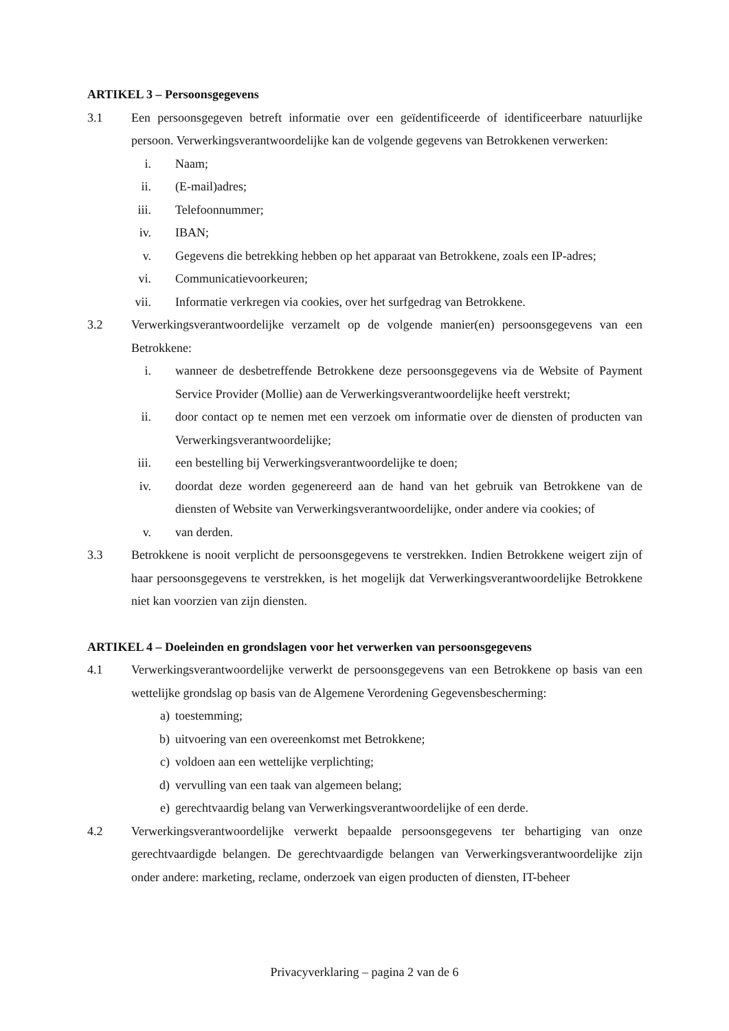ARTIKEL 3 – Persoonsgegevens
3.1 Een persoonsgegeven betreft informatie over een geïdentificeerde of identificeerbare natuurlijke persoon. Verwerkingsverantwoordelijke kan de volgende gegevens van Betrokkenen verwerken:
i. Naam;
ii. (E-mail)adres;
iii. Telefoonnummer;
iv. IBAN;
v. Gegevens die betrekking hebben op het apparaat van Betrokkene, zoals een IP-adres;
vi. Communicatievoorkeuren;
vii. Informatie verkregen via cookies, over het surfgedrag van Betrokkene.
3.2 Verwerkingsverantwoordelijke verzamelt op de volgende manier(en) persoonsgegevens van een Betrokkene:
i. wanneer de desbetreffende Betrokkene deze persoonsgegevens via de Website of Payment Service Provider (Mollie) aan de Verwerkingsverantwoordelijke heeft verstrekt;
ii. door contact op te nemen met een verzoek om informatie over de diensten of producten van Verwerkingsverantwoordelijke;
iii. een bestelling bij Verwerkingsverantwoordelijke te doen;
iv. doordat deze worden gegenereerd aan de hand van het gebruik van Betrokkene van de diensten of Website van Verwerkingsverantwoordelijke, onder andere via cookies; of
v. van derden.
3.3 Betrokkene is nooit verplicht de persoonsgegevens te verstrekken. Indien Betrokkene weigert zijn of haar persoonsgegevens te verstrekken, is het mogelijk dat Verwerkingsverantwoordelijke Betrokkene niet kan voorzien van zijn diensten.
ARTIKEL 4 – Doeleinden en grondslagen voor het verwerken van persoonsgegevens
4.1 Verwerkingsverantwoordelijke verwerkt de persoonsgegevens van een Betrokkene op basis van een wettelijke grondslag op basis van de Algemene Verordening Gegevensbescherming:
a) toestemming;
b) uitvoering van een overeenkomst met Betrokkene;
c) voldoen aan een wettelijke verplichting;
d) vervulling van een taak van algemeen belang;
e) gerechtvaardig belang van Verwerkingsverantwoordelijke of een derde.
4.2 Verwerkingsverantwoordelijke verwerkt bepaalde persoonsgegevens ter behartiging van onze gerechtvaardigde belangen. De gerechtvaardigde belangen van Verwerkingsverantwoordelijke zijn onder andere: marketing, reclame, onderzoek van eigen producten of diensten, IT-beheer
Privacyverklaring – pagina 2 van de 6